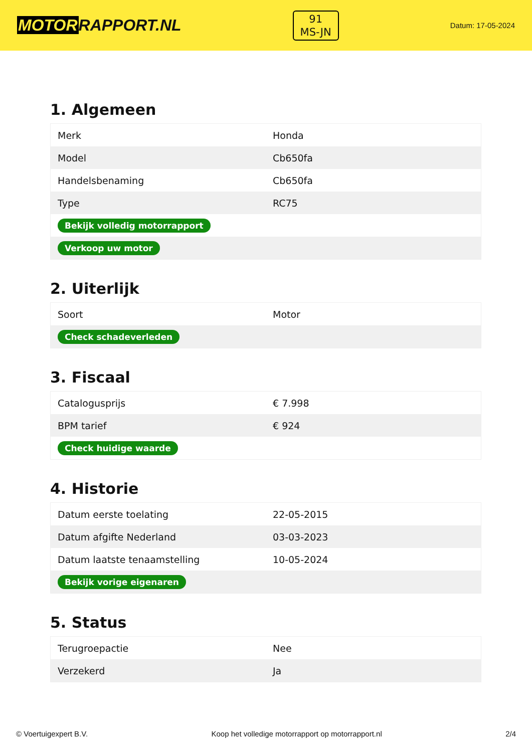MOTORRAPPORT.NL
91
MS-JN
Datum: 17-05-2024
1. Algemeen
| Merk | Honda |
| Model | Cb650fa |
| Handelsbenaming | Cb650fa |
| Type | RC75 |
| Bekijk volledig motorrapport | |
| Verkoop uw motor | |
2. Uiterlijk
| Soort | Motor |
| Check schadeverleden | |
3. Fiscaal
| Catalogusprijs | € 7.998 |
| BPM tarief | € 924 |
| Check huidige waarde | |
4. Historie
| Datum eerste toelating | 22-05-2015 |
| Datum afgifte Nederland | 03-03-2023 |
| Datum laatste tenaamstelling | 10-05-2024 |
| Bekijk vorige eigenaren | |
5. Status
| Terugroepactie | Nee |
| Verzekerd | Ja |
© Voertuigexpert B.V. Koop het volledige motorrapport op motorrapport.nl 2/4